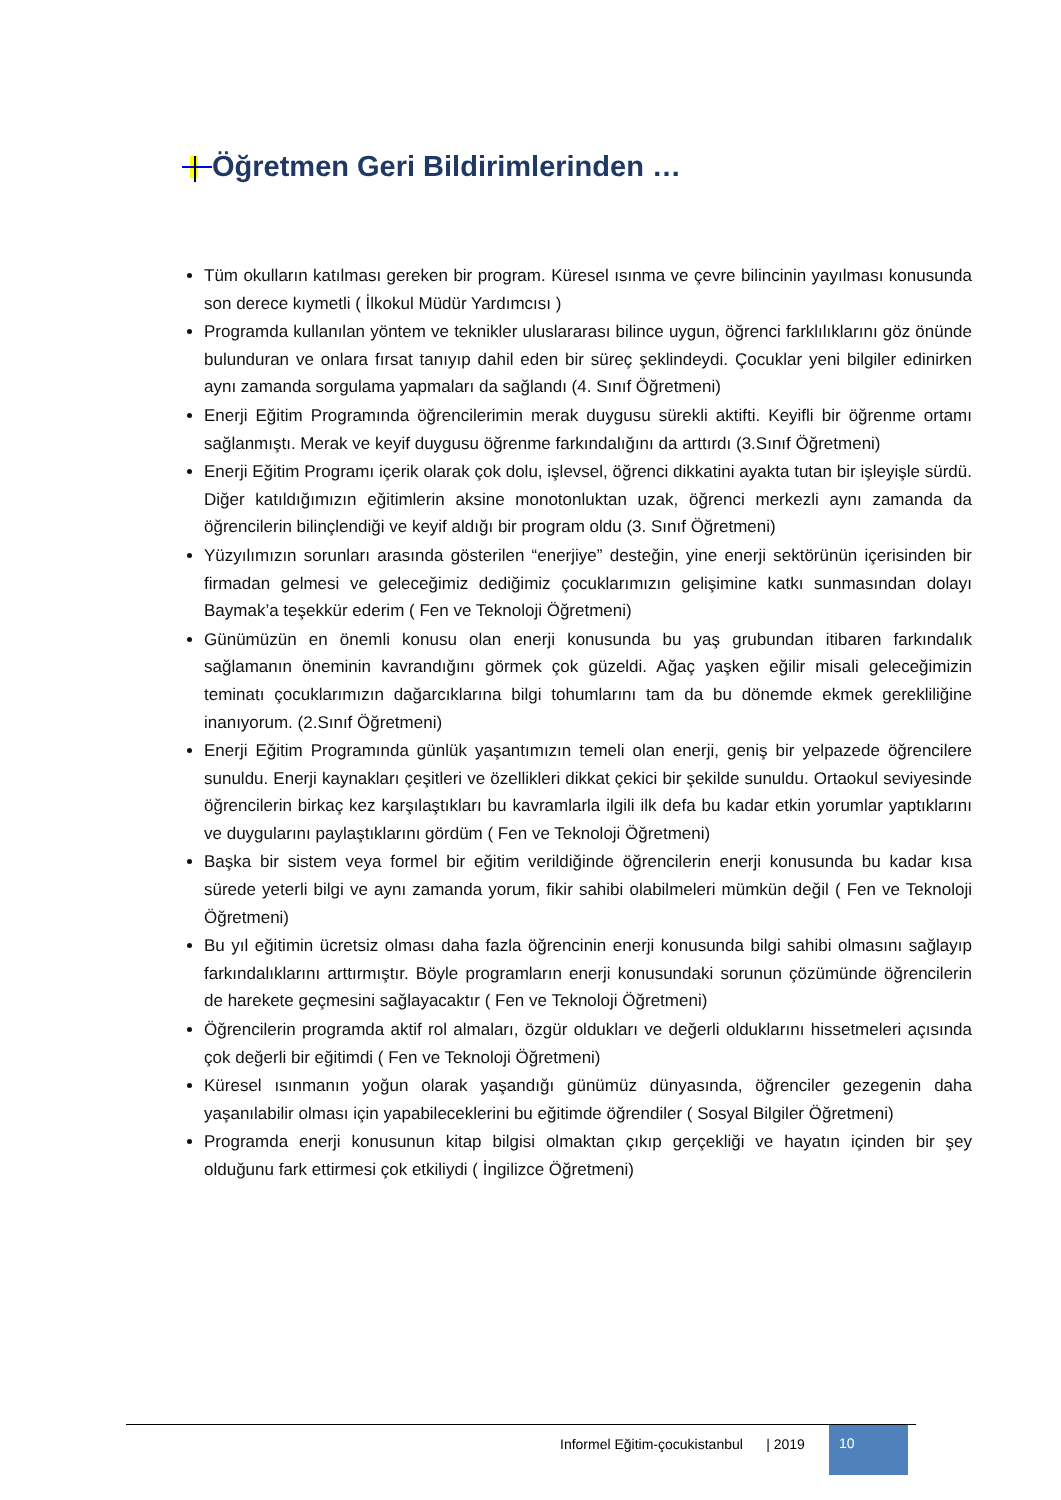Öğretmen Geri Bildirimlerinden …
Tüm okulların katılması gereken bir program. Küresel ısınma ve çevre bilincinin yayılması konusunda son derece kıymetli ( İlkokul Müdür Yardımcısı )
Programda kullanılan yöntem ve teknikler uluslararası bilince uygun, öğrenci farklılıklarını göz önünde bulunduran ve onlara fırsat tanıyıp dahil eden bir süreç şeklindeydi. Çocuklar yeni bilgiler edinirken aynı zamanda sorgulama yapmaları da sağlandı (4. Sınıf Öğretmeni)
Enerji Eğitim Programında öğrencilerimin merak duygusu sürekli aktifti. Keyifli bir öğrenme ortamı sağlanmıştı. Merak ve keyif duygusu öğrenme farkındalığını da arttırdı (3.Sınıf Öğretmeni)
Enerji Eğitim Programı içerik olarak çok dolu, işlevsel, öğrenci dikkatini ayakta tutan bir işleyişle sürdü. Diğer katıldığımızın eğitimlerin aksine monotonluktan uzak, öğrenci merkezli aynı zamanda da öğrencilerin bilinçlendiği ve keyif aldığı bir program oldu (3. Sınıf Öğretmeni)
Yüzyılımızın sorunları arasında gösterilen “enerjiye” desteğin, yine enerji sektörünün içerisinden bir firmadan gelmesi ve geleceğimiz dediğimiz çocuklarımızın gelişimine katkı sunmasından dolayı Baymak’a teşekkür ederim ( Fen ve Teknoloji Öğretmeni)
Günümüzün en önemli konusu olan enerji konusunda bu yaş grubundan itibaren farkındalık sağlamanın öneminin kavrandığını görmek çok güzeldi. Ağaç yaşken eğilir misali geleceğimizin teminatı çocuklarımızın dağarcıklarına bilgi tohumlarını tam da bu dönemde ekmek gerekliliğine inanıyorum. (2.Sınıf Öğretmeni)
Enerji Eğitim Programında günlük yaşantımızın temeli olan enerji, geniş bir yelpazede öğrencilere sunuldu. Enerji kaynakları çeşitleri ve özellikleri dikkat çekici bir şekilde sunuldu. Ortaokul seviyesinde öğrencilerin birkaç kez karşılaştıkları bu kavramlarla ilgili ilk defa bu kadar etkin yorumlar yaptıklarını ve duygularını paylaştıklarını gördüm ( Fen ve Teknoloji Öğretmeni)
Başka bir sistem veya formel bir eğitim verildiğinde öğrencilerin enerji konusunda bu kadar kısa sürede yeterli bilgi ve aynı zamanda yorum, fikir sahibi olabilmeleri mümkün değil ( Fen ve Teknoloji Öğretmeni)
Bu yıl eğitimin ücretsiz olması daha fazla öğrencinin enerji konusunda bilgi sahibi olmasını sağlayıp farkındalıklarını arttırmıştır. Böyle programların enerji konusundaki sorunun çözümünde öğrencilerin de harekete geçmesini sağlayacaktır ( Fen ve Teknoloji Öğretmeni)
Öğrencilerin programda aktif rol almaları, özgür oldukları ve değerli olduklarını hissetmeleri açısında çok değerli bir eğitimdi ( Fen ve Teknoloji Öğretmeni)
Küresel ısınmanın yoğun olarak yaşandığı günümüz dünyasında, öğrenciler gezegenin daha yaşanılabilir olması için yapabileceklerini bu eğitimde öğrendiler ( Sosyal Bilgiler Öğretmeni)
Programda enerji konusunun kitap bilgisi olmaktan çıkıp gerçekliği ve hayatın içinden bir şey olduğunu fark ettirmesi çok etkiliydi ( İngilizce Öğretmeni)
Informel Eğitim-çocukistanbul | 2019
10